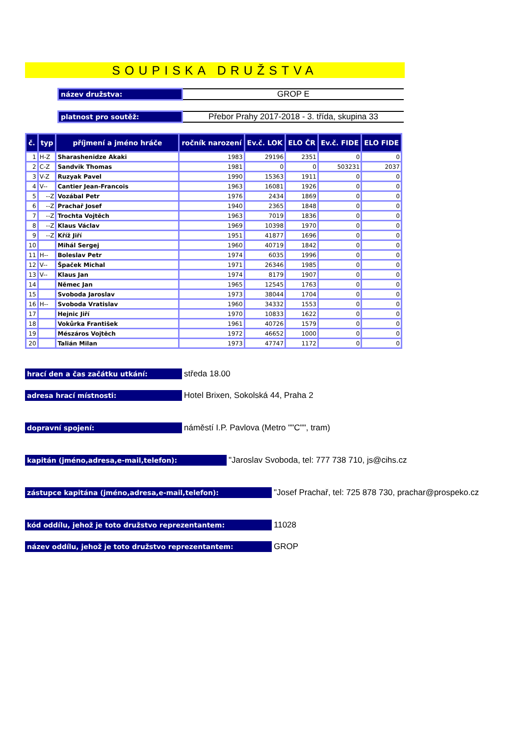SOUPISKA DRUŽSTVA
název družstva:
GROP E
platnost pro soutěž:
Přebor Prahy 2017-2018 - 3. třída, skupina 33
| č. | typ | příjmení a jméno hráče | ročník narození | Ev.č. LOK | ELO ČR | Ev.č. FIDE | ELO FIDE |
| --- | --- | --- | --- | --- | --- | --- | --- |
| 1 | H-Z | Sharashenidze Akaki | 1983 | 29196 | 2351 | 0 | 0 |
| 2 | C-Z | Sandvik Thomas | 1981 | 0 | 0 | 503231 | 2037 |
| 3 | V-Z | Ruzyak Pavel | 1990 | 15363 | 1911 | 0 | 0 |
| 4 | V-- | Cantier Jean-Francois | 1963 | 16081 | 1926 | 0 | 0 |
| 5 | --Z | Vozábal Petr | 1976 | 2434 | 1869 | 0 | 0 |
| 6 | --Z | Prachař Josef | 1940 | 2365 | 1848 | 0 | 0 |
| 7 | --Z | Trochta Vojtěch | 1963 | 7019 | 1836 | 0 | 0 |
| 8 | --Z | Klaus Václav | 1969 | 10398 | 1970 | 0 | 0 |
| 9 | --Z | Kříž Jiří | 1951 | 41877 | 1696 | 0 | 0 |
| 10 | | Mihál Sergej | 1960 | 40719 | 1842 | 0 | 0 |
| 11 | H-- | Boleslav Petr | 1974 | 6035 | 1996 | 0 | 0 |
| 12 | V-- | Špaček Michal | 1971 | 26346 | 1985 | 0 | 0 |
| 13 | V-- | Klaus Jan | 1974 | 8179 | 1907 | 0 | 0 |
| 14 | | Němec Jan | 1965 | 12545 | 1763 | 0 | 0 |
| 15 | | Svoboda Jaroslav | 1973 | 38044 | 1704 | 0 | 0 |
| 16 | H-- | Svoboda Vratislav | 1960 | 34332 | 1553 | 0 | 0 |
| 17 | | Hejnic Jiří | 1970 | 10833 | 1622 | 0 | 0 |
| 18 | | Vokůrka František | 1961 | 40726 | 1579 | 0 | 0 |
| 19 | | Mészáros Vojtěch | 1972 | 46652 | 1000 | 0 | 0 |
| 20 | | Talián Milan | 1973 | 47747 | 1172 | 0 | 0 |
hrací den a čas začátku utkání:
středa 18.00
adresa hrací místnosti:
Hotel Brixen, Sokolská 44, Praha 2
dopravní spojení:
náměstí I.P. Pavlova (Metro ""C"", tram)
kapitán (jméno,adresa,e-mail,telefon):
"Jaroslav Svoboda, tel: 777 738 710, js@cihs.cz
zástupce kapitána (jméno,adresa,e-mail,telefon):
"Josef Prachař, tel: 725 878 730, prachar@prospeko.cz
kód oddílu, jehož je toto družstvo reprezentantem:
11028
název oddílu, jehož je toto družstvo reprezentantem:
GROP